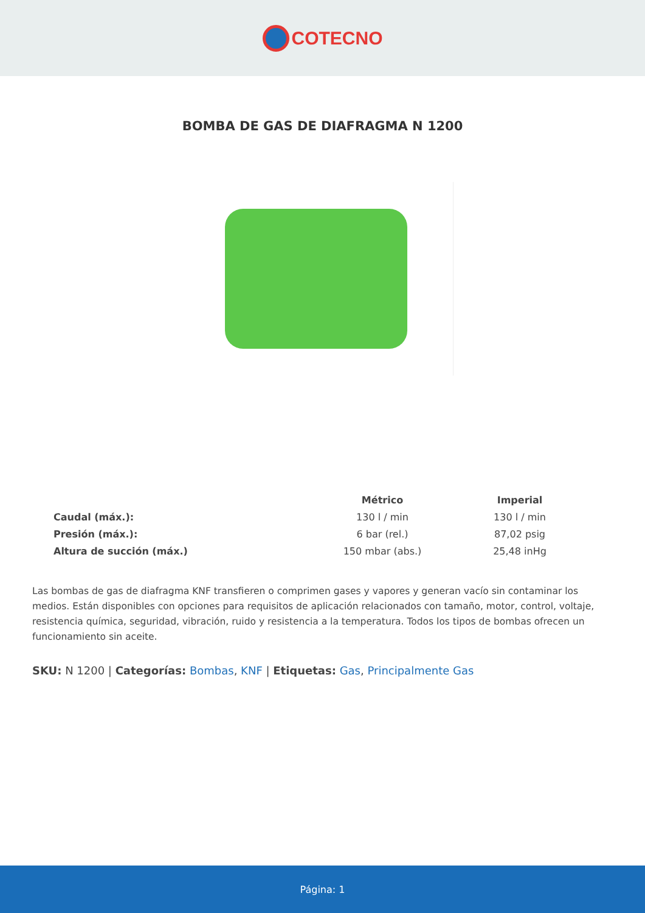COTECNO
BOMBA DE GAS DE DIAFRAGMA N 1200
| | Métrico | Imperial |
| --- | --- | --- |
| Caudal (máx.): | 130 l / min | 130 l / min |
| Presión (máx.): | 6 bar (rel.) | 87,02 psig |
| Altura de succión (máx.) | 150 mbar (abs.) | 25,48 inHg |
Las bombas de gas de diafragma KNF transfieren o comprimen gases y vapores y generan vacío sin contaminar los medios. Están disponibles con opciones para requisitos de aplicación relacionados con tamaño, motor, control, voltaje, resistencia química, seguridad, vibración, ruido y resistencia a la temperatura. Todos los tipos de bombas ofrecen un funcionamiento sin aceite.
SKU: N 1200 | Categorías: Bombas, KNF | Etiquetas: Gas, Principalmente Gas
Página: 1